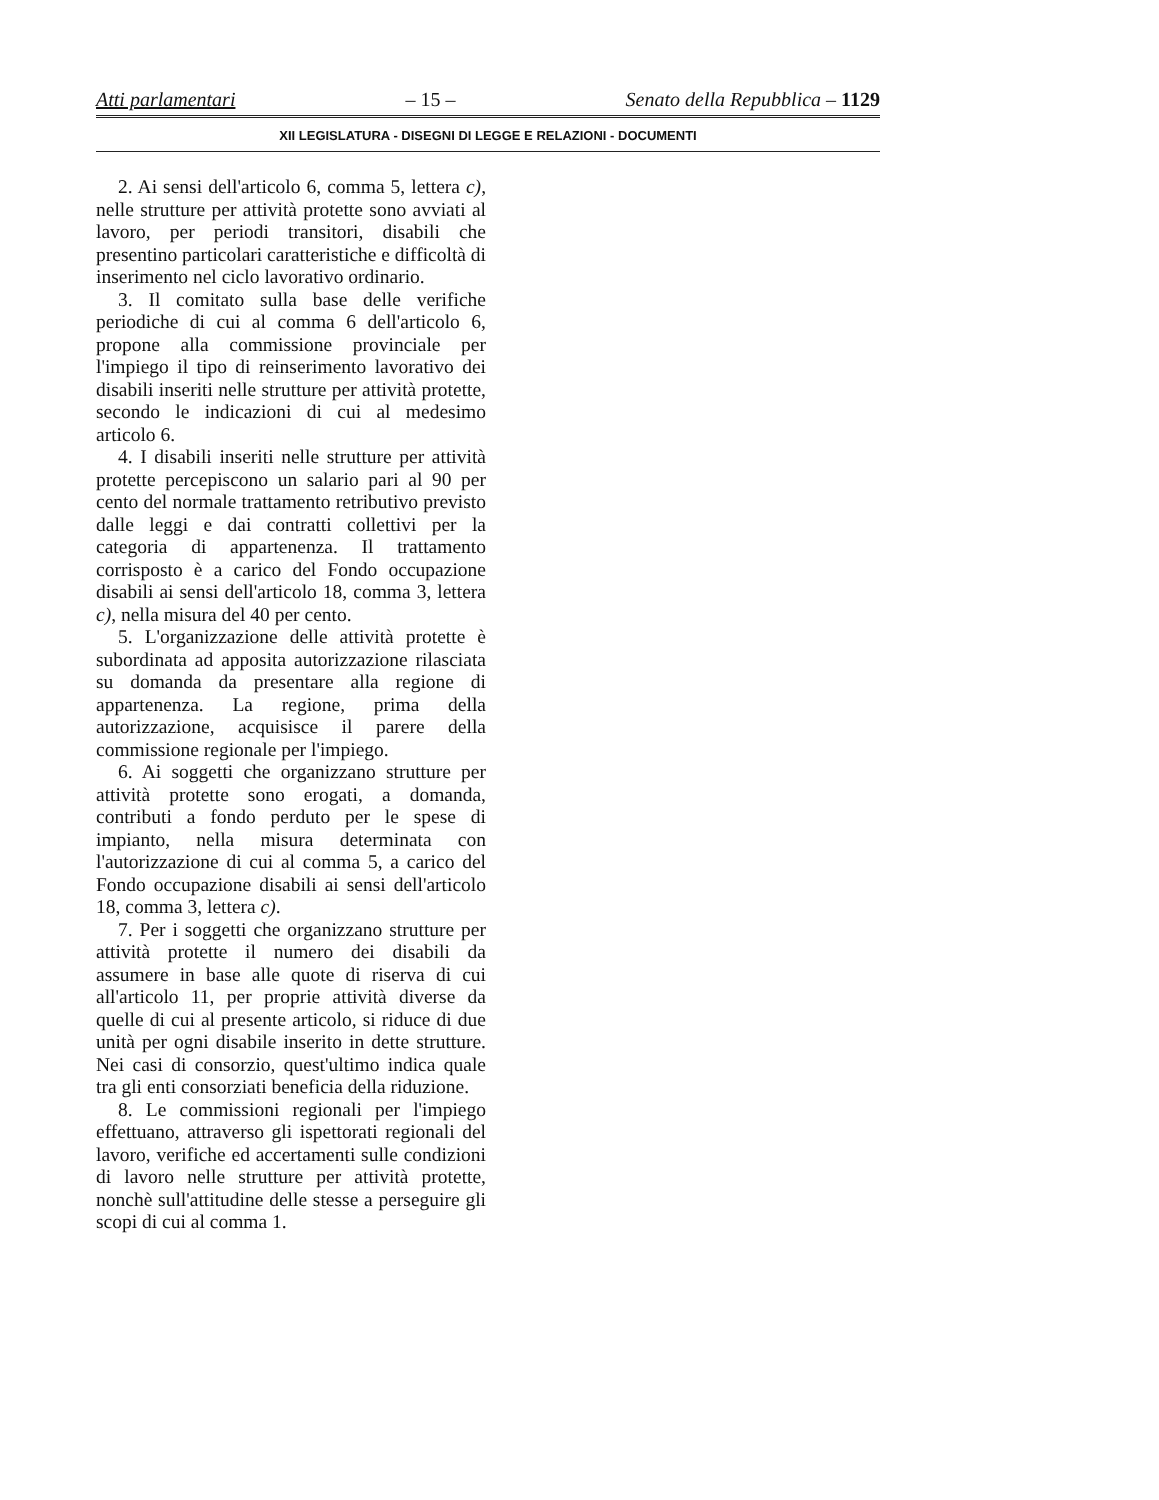Atti parlamentari – 15 – Senato della Repubblica – 1129
XII LEGISLATURA - DISEGNI DI LEGGE E RELAZIONI - DOCUMENTI
2. Ai sensi dell'articolo 6, comma 5, lettera c), nelle strutture per attività protette sono avviati al lavoro, per periodi transitori, disabili che presentino particolari caratteristiche e difficoltà di inserimento nel ciclo lavorativo ordinario.
3. Il comitato sulla base delle verifiche periodiche di cui al comma 6 dell'articolo 6, propone alla commissione provinciale per l'impiego il tipo di reinserimento lavorativo dei disabili inseriti nelle strutture per attività protette, secondo le indicazioni di cui al medesimo articolo 6.
4. I disabili inseriti nelle strutture per attività protette percepiscono un salario pari al 90 per cento del normale trattamento retributivo previsto dalle leggi e dai contratti collettivi per la categoria di appartenenza. Il trattamento corrisposto è a carico del Fondo occupazione disabili ai sensi dell'articolo 18, comma 3, lettera c), nella misura del 40 per cento.
5. L'organizzazione delle attività protette è subordinata ad apposita autorizzazione rilasciata su domanda da presentare alla regione di appartenenza. La regione, prima della autorizzazione, acquisisce il parere della commissione regionale per l'impiego.
6. Ai soggetti che organizzano strutture per attività protette sono erogati, a domanda, contributi a fondo perduto per le spese di impianto, nella misura determinata con l'autorizzazione di cui al comma 5, a carico del Fondo occupazione disabili ai sensi dell'articolo 18, comma 3, lettera c).
7. Per i soggetti che organizzano strutture per attività protette il numero dei disabili da assumere in base alle quote di riserva di cui all'articolo 11, per proprie attività diverse da quelle di cui al presente articolo, si riduce di due unità per ogni disabile inserito in dette strutture. Nei casi di consorzio, quest'ultimo indica quale tra gli enti consorziati beneficia della riduzione.
8. Le commissioni regionali per l'impiego effettuano, attraverso gli ispettorati regionali del lavoro, verifiche ed accertamenti sulle condizioni di lavoro nelle strutture per attività protette, nonchè sull'attitudine delle stesse a perseguire gli scopi di cui al comma 1.